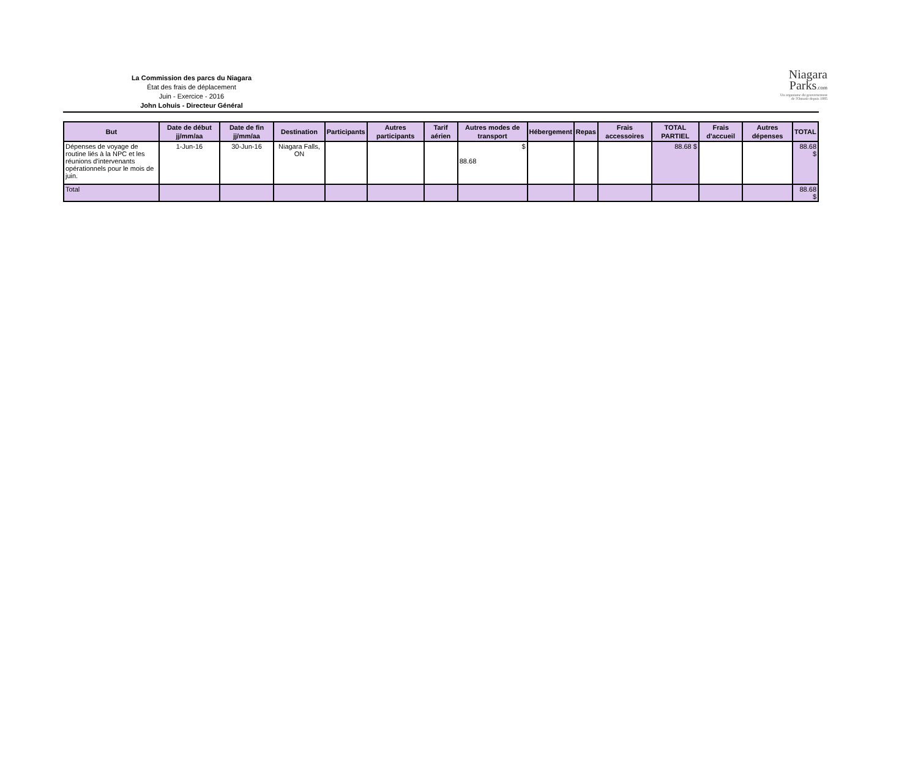La Commission des parcs du Niagara
État des frais de déplacement
Juin - Exercice - 2016
John Lohuis - Directeur Général
Niagara
Parks.com
Un organisme du gouvernement
de l'Ontario depuis 1885
| But | Date de début jj/mm/aa | Date de fin jj/mm/aa | Destination | Participants | Autres participants | Tarif aérien | Autres modes de transport | Hébergement | Repas | Frais accessoires | TOTAL PARTIEL | Frais d'accueil | Autres dépenses | TOTAL |
| --- | --- | --- | --- | --- | --- | --- | --- | --- | --- | --- | --- | --- | --- | --- |
| Dépenses de voyage de routine liés à la NPC et les réunions d'intervenants opérationnels pour le mois de juin. | 1-Jun-16 | 30-Jun-16 | Niagara Falls, ON | | | | $ 88.68 | | | | 88.68 $ | | | 88.68 $ |
| Total | | | | | | | | | | | | | | 88.68 $ |